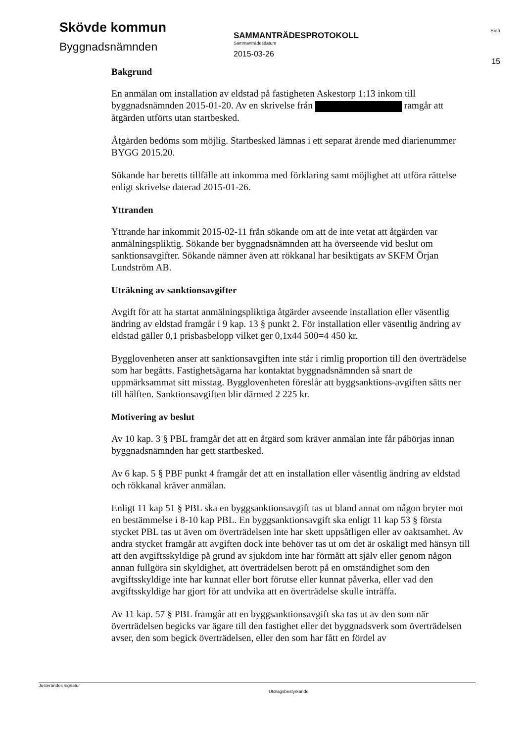Skövde kommun
Byggnadsnämnden
SAMMANTRÄDESPROTOKOLL
Sammanträdesdatum
2015-03-26
Sida
15
Bakgrund
En anmälan om installation av eldstad på fastigheten Askestorp 1:13 inkom till byggnadsnämnden 2015-01-20. Av en skrivelse från ramgår att åtgärden utförts utan startbesked.
Åtgärden bedöms som möjlig. Startbesked lämnas i ett separat ärende med diarienummer BYGG 2015.20.
Sökande har beretts tillfälle att inkomma med förklaring samt möjlighet att utföra rättelse enligt skrivelse daterad 2015-01-26.
Yttranden
Yttrande har inkommit 2015-02-11 från sökande om att de inte vetat att åtgärden var anmälningspliktig. Sökande ber byggnadsnämnden att ha överseende vid beslut om sanktionsavgifter. Sökande nämner även att rökkanal har besiktigats av SKFM Örjan Lundström AB.
Uträkning av sanktionsavgifter
Avgift för att ha startat anmälningspliktiga åtgärder avseende installation eller väsentlig ändring av eldstad framgår i 9 kap. 13 § punkt 2. För installation eller väsentlig ändring av eldstad gäller 0,1 prisbasbelopp vilket ger 0,1x44 500=4 450 kr.
Bygglovenheten anser att sanktionsavgiften inte står i rimlig proportion till den överträdelse som har begåtts. Fastighetsägarna har kontaktat byggnadsnämnden så snart de uppmärksammat sitt misstag. Bygglovenheten föreslår att byggsanktions-avgiften sätts ner till hälften. Sanktionsavgiften blir därmed 2 225 kr.
Motivering av beslut
Av 10 kap. 3 § PBL framgår det att en åtgärd som kräver anmälan inte får påbörjas innan byggnadsnämnden har gett startbesked.
Av 6 kap. 5 § PBF punkt 4 framgår det att en installation eller väsentlig ändring av eldstad och rökkanal kräver anmälan.
Enligt 11 kap 51 § PBL ska en byggsanktionsavgift tas ut bland annat om någon bryter mot en bestämmelse i 8-10 kap PBL. En byggsanktionsavgift ska enligt 11 kap 53 § första stycket PBL tas ut även om överträdelsen inte har skett uppsåtligen eller av oaktsamhet. Av andra stycket framgår att avgiften dock inte behöver tas ut om det är oskäligt med hänsyn till att den avgiftsskyldige på grund av sjukdom inte har förmått att själv eller genom någon annan fullgöra sin skyldighet, att överträdelsen berott på en omständighet som den avgiftsskyldige inte har kunnat eller bort förutse eller kunnat påverka, eller vad den avgiftsskyldige har gjort för att undvika att en överträdelse skulle inträffa.
Av 11 kap. 57 § PBL framgår att en byggsanktionsavgift ska tas ut av den som när överträdelsen begicks var ägare till den fastighet eller det byggnadsverk som överträdelsen avser, den som begick överträdelsen, eller den som har fått en fördel av
Justerandes signatur Utdragsbestyrkande